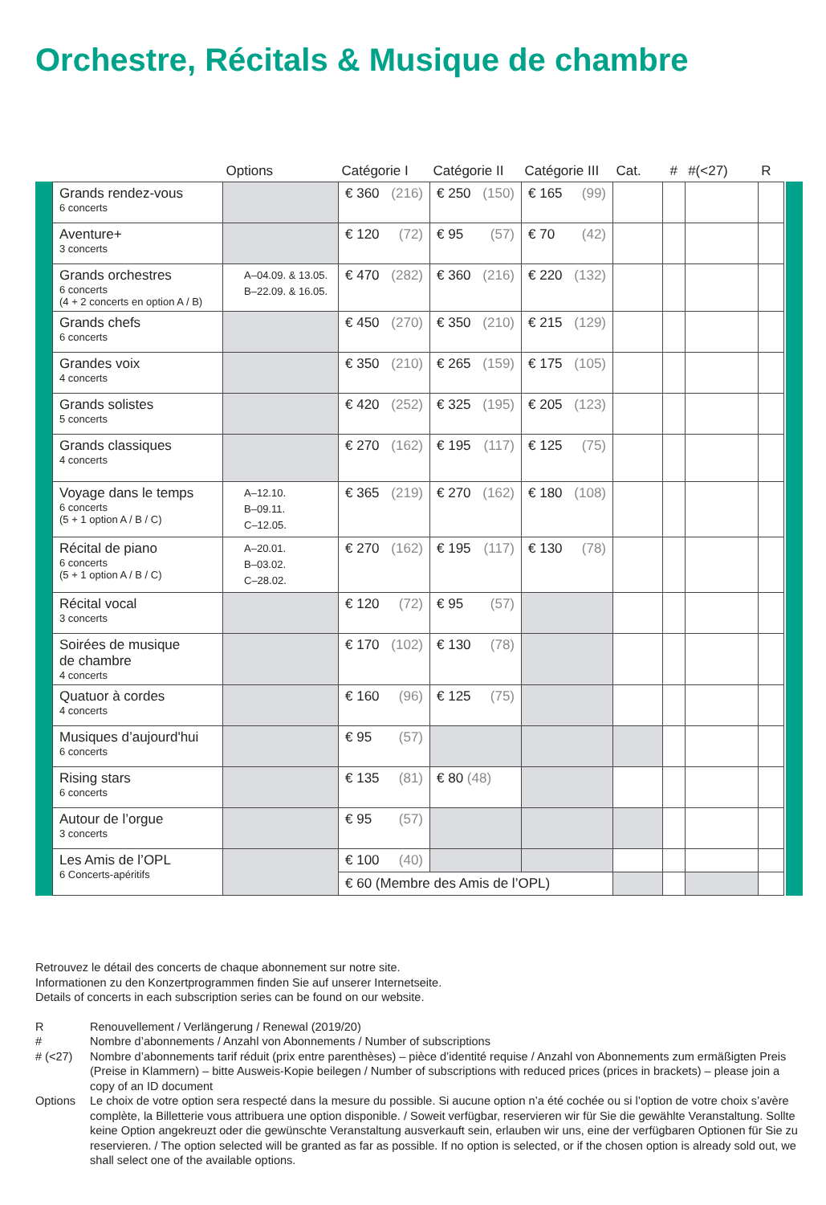Orchestre, Récitals & Musique de chambre
| | Options | Catégorie I | Catégorie II | Catégorie III | Cat. | # | #(<27) | R |
| --- | --- | --- | --- | --- | --- | --- | --- | --- |
| Grands rendez-vous 6 concerts | | € 360 (216) | € 250 (150) | € 165 (99) | | | | |
| Aventure+ 3 concerts | | € 120 (72) | € 95 (57) | € 70 (42) | | | | |
| Grands orchestres 6 concerts (4 + 2 concerts en option A / B) | A–04.09. & 13.05. B–22.09. & 16.05. | € 470 (282) | € 360 (216) | € 220 (132) | | | | |
| Grands chefs 6 concerts | | € 450 (270) | € 350 (210) | € 215 (129) | | | | |
| Grandes voix 4 concerts | | € 350 (210) | € 265 (159) | € 175 (105) | | | | |
| Grands solistes 5 concerts | | € 420 (252) | € 325 (195) | € 205 (123) | | | | |
| Grands classiques 4 concerts | | € 270 (162) | € 195 (117) | € 125 (75) | | | | |
| Voyage dans le temps 6 concerts (5 + 1 option A / B / C) | A–12.10. B–09.11. C–12.05. | € 365 (219) | € 270 (162) | € 180 (108) | | | | |
| Récital de piano 6 concerts (5 + 1 option A / B / C) | A–20.01. B–03.02. C–28.02. | € 270 (162) | € 195 (117) | € 130 (78) | | | | |
| Récital vocal 3 concerts | | € 120 (72) | € 95 (57) | | | | | |
| Soirées de musique de chambre 4 concerts | | € 170 (102) | € 130 (78) | | | | | |
| Quatuor à cordes 4 concerts | | € 160 (96) | € 125 (75) | | | | | |
| Musiques d’aujourd'hui 6 concerts | | € 95 (57) | | | | | | |
| Rising stars 6 concerts | | € 135 (81) | € 80 (48) | | | | | |
| Autour de l’orgue 3 concerts | | € 95 (57) | | | | | | |
| Les Amis de l’OPL 6 Concerts-apéritifs | | € 100 (40) | | | | | | |
| | | € 60 (Membre des Amis de l’OPL) | | | | | | |
Retrouvez le détail des concerts de chaque abonnement sur notre site.
Informationen zu den Konzertprogrammen finden Sie auf unserer Internetseite.
Details of concerts in each subscription series can be found on our website.
R Renouvellement / Verlängerung / Renewal (2019/20)
# Nombre d’abonnements / Anzahl von Abonnements / Number of subscriptions
# (<27) Nombre d’abonnements tarif réduit (prix entre parenthèses) – pièce d’identité requise / Anzahl von Abonnements zum ermäßigten Preis (Preise in Klammern) – bitte Ausweis-Kopie beilegen / Number of subscriptions with reduced prices (prices in brackets) – please join a copy of an ID document
Options Le choix de votre option sera respecté dans la mesure du possible. Si aucune option n’a été cochée ou si l’option de votre choix s’avère complète, la Billetterie vous attribuera une option disponible. / Soweit verfügbar, reservieren wir für Sie die gewählte Veranstaltung. Sollte keine Option angekreuzt oder die gewünschte Veranstaltung ausverkauft sein, erlauben wir uns, eine der verfügbaren Optionen für Sie zu reservieren. / The option selected will be granted as far as possible. If no option is selected, or if the chosen option is already sold out, we shall select one of the available options.